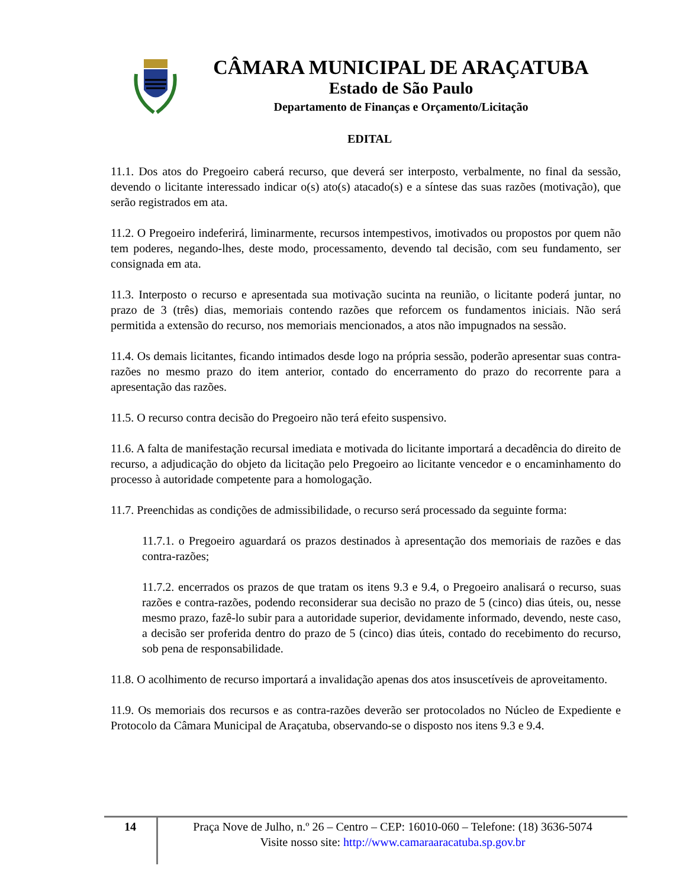CÂMARA MUNICIPAL DE ARAÇATUBA
Estado de São Paulo
Departamento de Finanças e Orçamento/Licitação
EDITAL
11.1. Dos atos do Pregoeiro caberá recurso, que deverá ser interposto, verbalmente, no final da sessão, devendo o licitante interessado indicar o(s) ato(s) atacado(s) e a síntese das suas razões (motivação), que serão registrados em ata.
11.2. O Pregoeiro indeferirá, liminarmente, recursos intempestivos, imotivados ou propostos por quem não tem poderes, negando-lhes, deste modo, processamento, devendo tal decisão, com seu fundamento, ser consignada em ata.
11.3. Interposto o recurso e apresentada sua motivação sucinta na reunião, o licitante poderá juntar, no prazo de 3 (três) dias, memoriais contendo razões que reforcem os fundamentos iniciais. Não será permitida a extensão do recurso, nos memoriais mencionados, a atos não impugnados na sessão.
11.4. Os demais licitantes, ficando intimados desde logo na própria sessão, poderão apresentar suas contra-razões no mesmo prazo do item anterior, contado do encerramento do prazo do recorrente para a apresentação das razões.
11.5. O recurso contra decisão do Pregoeiro não terá efeito suspensivo.
11.6. A falta de manifestação recursal imediata e motivada do licitante importará a decadência do direito de recurso, a adjudicação do objeto da licitação pelo Pregoeiro ao licitante vencedor e o encaminhamento do processo à autoridade competente para a homologação.
11.7. Preenchidas as condições de admissibilidade, o recurso será processado da seguinte forma:
11.7.1. o Pregoeiro aguardará os prazos destinados à apresentação dos memoriais de razões e das contra-razões;
11.7.2. encerrados os prazos de que tratam os itens 9.3 e 9.4, o Pregoeiro analisará o recurso, suas razões e contra-razões, podendo reconsiderar sua decisão no prazo de 5 (cinco) dias úteis, ou, nesse mesmo prazo, fazê-lo subir para a autoridade superior, devidamente informado, devendo, neste caso, a decisão ser proferida dentro do prazo de 5 (cinco) dias úteis, contado do recebimento do recurso, sob pena de responsabilidade.
11.8. O acolhimento de recurso importará a invalidação apenas dos atos insuscetíveis de aproveitamento.
11.9. Os memoriais dos recursos e as contra-razões deverão ser protocolados no Núcleo de Expediente e Protocolo da Câmara Municipal de Araçatuba, observando-se o disposto nos itens 9.3 e 9.4.
14
Praça Nove de Julho, n.º 26 – Centro – CEP: 16010-060 – Telefone: (18) 3636-5074
Visite nosso site: http://www.camaraaracatuba.sp.gov.br